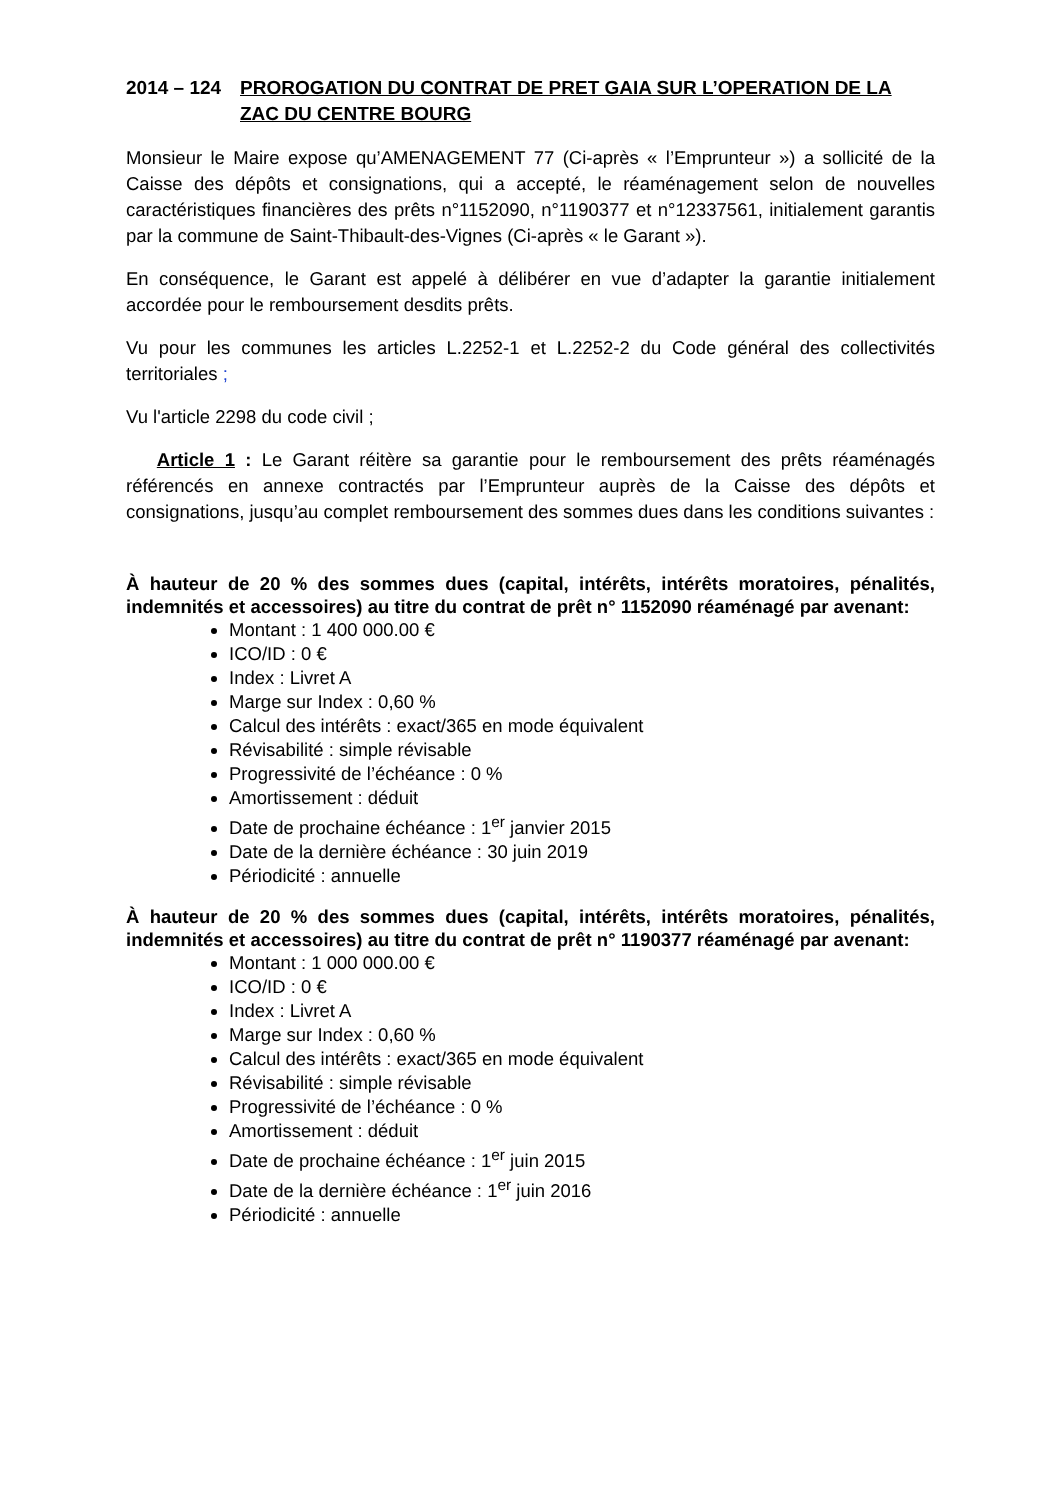2014 – 124 PROROGATION DU CONTRAT DE PRET GAIA SUR L’OPERATION DE LA ZAC DU CENTRE BOURG
Monsieur le Maire expose qu’AMENAGEMENT 77 (Ci-après « l’Emprunteur ») a sollicité de la Caisse des dépôts et consignations, qui a accepté, le réaménagement selon de nouvelles caractéristiques financières des prêts n°1152090, n°1190377 et n°12337561, initialement garantis par la commune de Saint-Thibault-des-Vignes (Ci-après « le Garant »).
En conséquence, le Garant est appelé à délibérer en vue d’adapter la garantie initialement accordée pour le remboursement desdits prêts.
Vu pour les communes les articles L.2252-1 et L.2252-2 du Code général des collectivités territoriales ;
Vu l'article 2298 du code civil ;
Article 1 : Le Garant réitère sa garantie pour le remboursement des prêts réaménagés référencés en annexe contractés par l’Emprunteur auprès de la Caisse des dépôts et consignations, jusqu’au complet remboursement des sommes dues dans les conditions suivantes :
À hauteur de 20 % des sommes dues (capital, intérêts, intérêts moratoires, pénalités, indemnités et accessoires) au titre du contrat de prêt n° 1152090 réaménagé par avenant:
Montant : 1 400 000.00 €
ICO/ID : 0 €
Index : Livret A
Marge sur Index : 0,60 %
Calcul des intérêts : exact/365 en mode équivalent
Révisabilité : simple révisable
Progressivité de l’échéance : 0 %
Amortissement : déduit
Date de prochaine échéance : 1<sup>er</sup> janvier 2015
Date de la dernière échéance : 30 juin 2019
Périodicité : annuelle
À hauteur de 20 % des sommes dues (capital, intérêts, intérêts moratoires, pénalités, indemnités et accessoires) au titre du contrat de prêt n° 1190377 réaménagé par avenant:
Montant : 1 000 000.00 €
ICO/ID : 0 €
Index : Livret A
Marge sur Index : 0,60 %
Calcul des intérêts : exact/365 en mode équivalent
Révisabilité : simple révisable
Progressivité de l’échéance : 0 %
Amortissement : déduit
Date de prochaine échéance : 1<sup>er</sup> juin 2015
Date de la dernière échéance : 1<sup>er</sup> juin 2016
Périodicité : annuelle